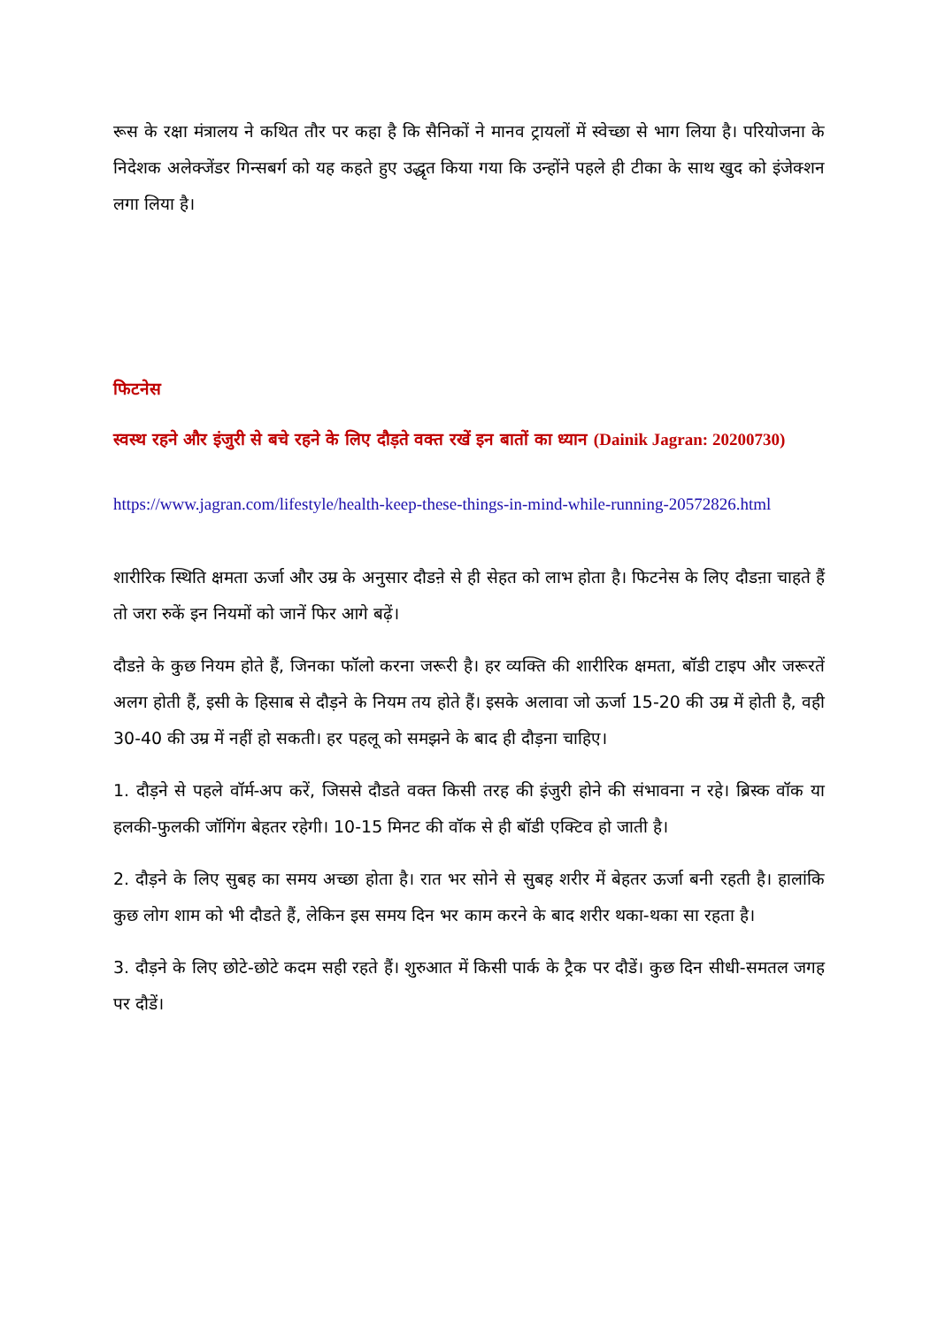रूस के रक्षा मंत्रालय ने कथित तौर पर कहा है कि सैनिकों ने मानव ट्रायलों में स्वेच्छा से भाग लिया है। परियोजना के निदेशक अलेक्जेंडर गिन्सबर्ग को यह कहते हुए उद्धृत किया गया कि उन्होंने पहले ही टीका के साथ खुद को इंजेक्शन लगा लिया है।
फिटनेस
स्वस्थ रहने और इंजुरी से बचे रहने के लिए दौड़ते वक्त रखें इन बातों का ध्यान (Dainik Jagran: 20200730)
https://www.jagran.com/lifestyle/health-keep-these-things-in-mind-while-running-20572826.html
शारीरिक स्थिति क्षमता ऊर्जा और उम्र के अनुसार दौडऩे से ही सेहत को लाभ होता है। फिटनेस के लिए दौडऩा चाहते हैं तो जरा रुकें इन नियमों को जानें फिर आगे बढ़ें।
दौडऩे के कुछ नियम होते हैं, जिनका फॉलो करना जरूरी है। हर व्यक्ति की शारीरिक क्षमता, बॉडी टाइप और जरूरतें अलग होती हैं, इसी के हिसाब से दौड़ने के नियम तय होते हैं। इसके अलावा जो ऊर्जा 15-20 की उम्र में होती है, वही 30-40 की उम्र में नहीं हो सकती। हर पहलू को समझने के बाद ही दौड़ना चाहिए।
1. दौड़ने से पहले वॉर्म-अप करें, जिससे दौडते वक्त किसी तरह की इंजुरी होने की संभावना न रहे। ब्रिस्क वॉक या हलकी-फुलकी जॉगिंग बेहतर रहेगी। 10-15 मिनट की वॉक से ही बॉडी एक्टिव हो जाती है।
2. दौड़ने के लिए सुबह का समय अच्छा होता है। रात भर सोने से सुबह शरीर में बेहतर ऊर्जा बनी रहती है। हालांकि कुछ लोग शाम को भी दौडते हैं, लेकिन इस समय दिन भर काम करने के बाद शरीर थका-थका सा रहता है।
3. दौड़ने के लिए छोटे-छोटे कदम सही रहते हैं। शुरुआत में किसी पार्क के ट्रैक पर दौडें। कुछ दिन सीधी-समतल जगह पर दौडें।